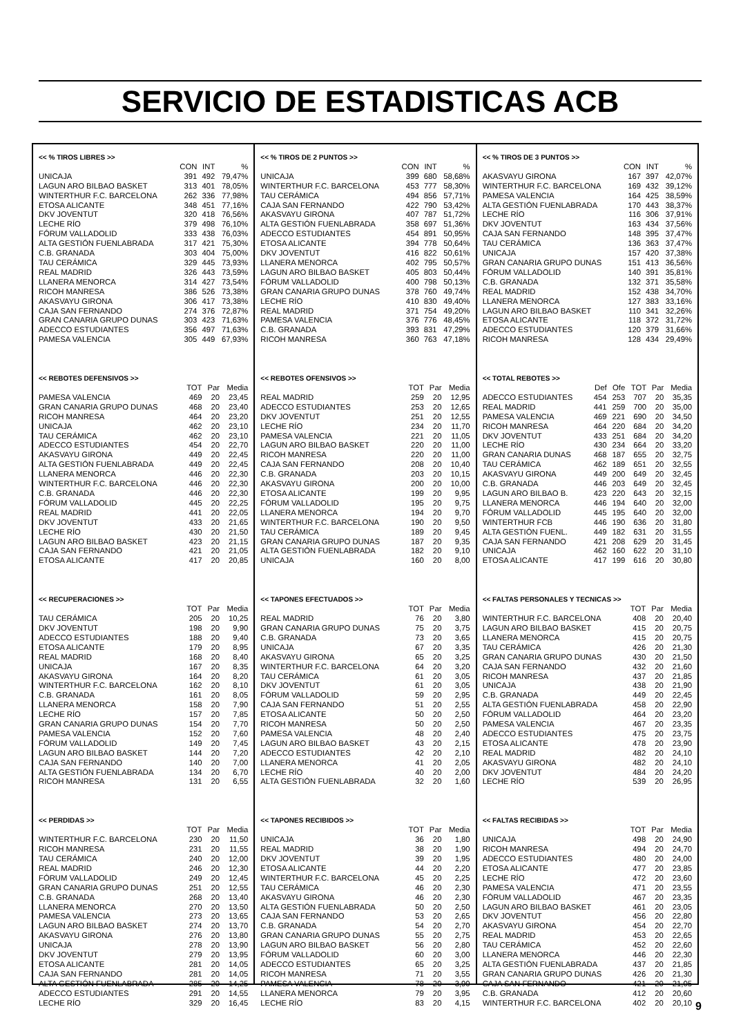SERVICIO DE ESTADISTICAS ACB
| << % TIROS LIBRES >> | | | |
| --- | --- | --- | --- |
| | CON | INT | % |
| UNICAJA | 391 | 492 | 79,47% |
| LAGUN ARO BILBAO BASKET | 313 | 401 | 78,05% |
| WINTERTHUR F.C. BARCELONA | 262 | 336 | 77,98% |
| ETOSA ALICANTE | 348 | 451 | 77,16% |
| DKV JOVENTUT | 320 | 418 | 76,56% |
| LECHE RÍO | 379 | 498 | 76,10% |
| FÓRUM VALLADOLID | 333 | 438 | 76,03% |
| ALTA GESTIÓN FUENLABRADA | 317 | 421 | 75,30% |
| C.B. GRANADA | 303 | 404 | 75,00% |
| TAU CERÁMICA | 329 | 445 | 73,93% |
| REAL MADRID | 326 | 443 | 73,59% |
| LLANERA MENORCA | 314 | 427 | 73,54% |
| RICOH MANRESA | 386 | 526 | 73,38% |
| AKASVAYU GIRONA | 306 | 417 | 73,38% |
| CAJA SAN FERNANDO | 274 | 376 | 72,87% |
| GRAN CANARIA GRUPO DUNAS | 303 | 423 | 71,63% |
| ADECCO ESTUDIANTES | 356 | 497 | 71,63% |
| PAMESA VALENCIA | 305 | 449 | 67,93% |
| << REBOTES DEFENSIVOS >> | | | |
| --- | --- | --- | --- |
| | TOT | Par | Media |
| PAMESA VALENCIA | 469 | 20 | 23,45 |
| GRAN CANARIA GRUPO DUNAS | 468 | 20 | 23,40 |
| RICOH MANRESA | 464 | 20 | 23,20 |
| UNICAJA | 462 | 20 | 23,10 |
| TAU CERÁMICA | 462 | 20 | 23,10 |
| ADECCO ESTUDIANTES | 454 | 20 | 22,70 |
| AKASVAYU GIRONA | 449 | 20 | 22,45 |
| ALTA GESTIÓN FUENLABRADA | 449 | 20 | 22,45 |
| LLANERA MENORCA | 446 | 20 | 22,30 |
| WINTERTHUR F.C. BARCELONA | 446 | 20 | 22,30 |
| C.B. GRANADA | 446 | 20 | 22,30 |
| FÓRUM VALLADOLID | 445 | 20 | 22,25 |
| REAL MADRID | 441 | 20 | 22,05 |
| DKV JOVENTUT | 433 | 20 | 21,65 |
| LECHE RÍO | 430 | 20 | 21,50 |
| LAGUN ARO BILBAO BASKET | 423 | 20 | 21,15 |
| CAJA SAN FERNANDO | 421 | 20 | 21,05 |
| ETOSA ALICANTE | 417 | 20 | 20,85 |
| << RECUPERACIONES >> | | | |
| --- | --- | --- | --- |
| | TOT | Par | Media |
| TAU CERÁMICA | 205 | 20 | 10,25 |
| DKV JOVENTUT | 198 | 20 | 9,90 |
| ADECCO ESTUDIANTES | 188 | 20 | 9,40 |
| ETOSA ALICANTE | 179 | 20 | 8,95 |
| REAL MADRID | 168 | 20 | 8,40 |
| UNICAJA | 167 | 20 | 8,35 |
| AKASVAYU GIRONA | 164 | 20 | 8,20 |
| WINTERTHUR F.C. BARCELONA | 162 | 20 | 8,10 |
| C.B. GRANADA | 161 | 20 | 8,05 |
| LLANERA MENORCA | 158 | 20 | 7,90 |
| LECHE RÍO | 157 | 20 | 7,85 |
| GRAN CANARIA GRUPO DUNAS | 154 | 20 | 7,70 |
| PAMESA VALENCIA | 152 | 20 | 7,60 |
| FÓRUM VALLADOLID | 149 | 20 | 7,45 |
| LAGUN ARO BILBAO BASKET | 144 | 20 | 7,20 |
| CAJA SAN FERNANDO | 140 | 20 | 7,00 |
| ALTA GESTIÓN FUENLABRADA | 134 | 20 | 6,70 |
| RICOH MANRESA | 131 | 20 | 6,55 |
| << PERDIDAS >> | | | |
| --- | --- | --- | --- |
| | TOT | Par | Media |
| WINTERTHUR F.C. BARCELONA | 230 | 20 | 11,50 |
| RICOH MANRESA | 231 | 20 | 11,55 |
| TAU CERÁMICA | 240 | 20 | 12,00 |
| REAL MADRID | 246 | 20 | 12,30 |
| FÓRUM VALLADOLID | 249 | 20 | 12,45 |
| GRAN CANARIA GRUPO DUNAS | 251 | 20 | 12,55 |
| C.B. GRANADA | 268 | 20 | 13,40 |
| LLANERA MENORCA | 270 | 20 | 13,50 |
| PAMESA VALENCIA | 273 | 20 | 13,65 |
| LAGUN ARO BILBAO BASKET | 274 | 20 | 13,70 |
| AKASVAYU GIRONA | 276 | 20 | 13,80 |
| UNICAJA | 278 | 20 | 13,90 |
| DKV JOVENTUT | 279 | 20 | 13,95 |
| ETOSA ALICANTE | 281 | 20 | 14,05 |
| CAJA SAN FERNANDO | 281 | 20 | 14,05 |
| ALTA GESTIÓN FUENLABRADA | 285 | 20 | 14,25 |
| ADECCO ESTUDIANTES | 291 | 20 | 14,55 |
| LECHE RÍO | 329 | 20 | 16,45 |
| << % TIROS DE 2 PUNTOS >> | | | |
| --- | --- | --- | --- |
| | CON | INT | % |
| UNICAJA | 399 | 680 | 58,68% |
| WINTERTHUR F.C. BARCELONA | 453 | 777 | 58,30% |
| TAU CERÁMICA | 494 | 856 | 57,71% |
| CAJA SAN FERNANDO | 422 | 790 | 53,42% |
| AKASVAYU GIRONA | 407 | 787 | 51,72% |
| ALTA GESTIÓN FUENLABRADA | 358 | 697 | 51,36% |
| ADECCO ESTUDIANTES | 454 | 891 | 50,95% |
| ETOSA ALICANTE | 394 | 778 | 50,64% |
| DKV JOVENTUT | 416 | 822 | 50,61% |
| LLANERA MENORCA | 402 | 795 | 50,57% |
| LAGUN ARO BILBAO BASKET | 405 | 803 | 50,44% |
| FÓRUM VALLADOLID | 400 | 798 | 50,13% |
| GRAN CANARIA GRUPO DUNAS | 378 | 760 | 49,74% |
| LECHE RÍO | 410 | 830 | 49,40% |
| REAL MADRID | 371 | 754 | 49,20% |
| PAMESA VALENCIA | 376 | 776 | 48,45% |
| C.B. GRANADA | 393 | 831 | 47,29% |
| RICOH MANRESA | 360 | 763 | 47,18% |
| << REBOTES OFENSIVOS >> | | | |
| --- | --- | --- | --- |
| | TOT | Par | Media |
| REAL MADRID | 259 | 20 | 12,95 |
| ADECCO ESTUDIANTES | 253 | 20 | 12,65 |
| DKV JOVENTUT | 251 | 20 | 12,55 |
| LECHE RÍO | 234 | 20 | 11,70 |
| PAMESA VALENCIA | 221 | 20 | 11,05 |
| LAGUN ARO BILBAO BASKET | 220 | 20 | 11,00 |
| RICOH MANRESA | 220 | 20 | 11,00 |
| CAJA SAN FERNANDO | 208 | 20 | 10,40 |
| C.B. GRANADA | 203 | 20 | 10,15 |
| AKASVAYU GIRONA | 200 | 20 | 10,00 |
| ETOSA ALICANTE | 199 | 20 | 9,95 |
| FÓRUM VALLADOLID | 195 | 20 | 9,75 |
| LLANERA MENORCA | 194 | 20 | 9,70 |
| WINTERTHUR F.C. BARCELONA | 190 | 20 | 9,50 |
| TAU CERÁMICA | 189 | 20 | 9,45 |
| GRAN CANARIA GRUPO DUNAS | 187 | 20 | 9,35 |
| ALTA GESTIÓN FUENLABRADA | 182 | 20 | 9,10 |
| UNICAJA | 160 | 20 | 8,00 |
| << TAPONES EFECTUADOS >> | | | |
| --- | --- | --- | --- |
| | TOT | Par | Media |
| REAL MADRID | 76 | 20 | 3,80 |
| GRAN CANARIA GRUPO DUNAS | 75 | 20 | 3,75 |
| C.B. GRANADA | 73 | 20 | 3,65 |
| UNICAJA | 67 | 20 | 3,35 |
| AKASVAYU GIRONA | 65 | 20 | 3,25 |
| WINTERTHUR F.C. BARCELONA | 64 | 20 | 3,20 |
| TAU CERÁMICA | 61 | 20 | 3,05 |
| DKV JOVENTUT | 61 | 20 | 3,05 |
| FÓRUM VALLADOLID | 59 | 20 | 2,95 |
| CAJA SAN FERNANDO | 51 | 20 | 2,55 |
| ETOSA ALICANTE | 50 | 20 | 2,50 |
| RICOH MANRESA | 50 | 20 | 2,50 |
| PAMESA VALENCIA | 48 | 20 | 2,40 |
| LAGUN ARO BILBAO BASKET | 43 | 20 | 2,15 |
| ADECCO ESTUDIANTES | 42 | 20 | 2,10 |
| LLANERA MENORCA | 41 | 20 | 2,05 |
| LECHE RÍO | 40 | 20 | 2,00 |
| ALTA GESTIÓN FUENLABRADA | 32 | 20 | 1,60 |
| << TAPONES RECIBIDOS >> | | | |
| --- | --- | --- | --- |
| | TOT | Par | Media |
| UNICAJA | 36 | 20 | 1,80 |
| REAL MADRID | 38 | 20 | 1,90 |
| DKV JOVENTUT | 39 | 20 | 1,95 |
| ETOSA ALICANTE | 44 | 20 | 2,20 |
| WINTERTHUR F.C. BARCELONA | 45 | 20 | 2,25 |
| TAU CERÁMICA | 46 | 20 | 2,30 |
| AKASVAYU GIRONA | 46 | 20 | 2,30 |
| ALTA GESTIÓN FUENLABRADA | 50 | 20 | 2,50 |
| CAJA SAN FERNANDO | 53 | 20 | 2,65 |
| C.B. GRANADA | 54 | 20 | 2,70 |
| GRAN CANARIA GRUPO DUNAS | 55 | 20 | 2,75 |
| LAGUN ARO BILBAO BASKET | 56 | 20 | 2,80 |
| FÓRUM VALLADOLID | 60 | 20 | 3,00 |
| ADECCO ESTUDIANTES | 65 | 20 | 3,25 |
| RICOH MANRESA | 71 | 20 | 3,55 |
| PAMESA VALENCIA | 78 | 20 | 3,90 |
| LLANERA MENORCA | 79 | 20 | 3,95 |
| LECHE RÍO | 83 | 20 | 4,15 |
| << % TIROS DE 3 PUNTOS >> | | | |
| --- | --- | --- | --- |
| | CON | INT | % |
| AKASVAYU GIRONA | 167 | 397 | 42,07% |
| WINTERTHUR F.C. BARCELONA | 169 | 432 | 39,12% |
| PAMESA VALENCIA | 164 | 425 | 38,59% |
| ALTA GESTIÓN FUENLABRADA | 170 | 443 | 38,37% |
| LECHE RÍO | 116 | 306 | 37,91% |
| DKV JOVENTUT | 163 | 434 | 37,56% |
| CAJA SAN FERNANDO | 148 | 395 | 37,47% |
| TAU CERÁMICA | 136 | 363 | 37,47% |
| UNICAJA | 157 | 420 | 37,38% |
| GRAN CANARIA GRUPO DUNAS | 151 | 413 | 36,56% |
| FÓRUM VALLADOLID | 140 | 391 | 35,81% |
| C.B. GRANADA | 132 | 371 | 35,58% |
| REAL MADRID | 152 | 438 | 34,70% |
| LLANERA MENORCA | 127 | 383 | 33,16% |
| LAGUN ARO BILBAO BASKET | 110 | 341 | 32,26% |
| ETOSA ALICANTE | 118 | 372 | 31,72% |
| ADECCO ESTUDIANTES | 120 | 379 | 31,66% |
| RICOH MANRESA | 128 | 434 | 29,49% |
| << TOTAL REBOTES >> | | | | | |
| --- | --- | --- | --- | --- | --- |
| | Def | Ofe | TOT | Par | Media |
| ADECCO ESTUDIANTES | 454 | 253 | 707 | 20 | 35,35 |
| REAL MADRID | 441 | 259 | 700 | 20 | 35,00 |
| PAMESA VALENCIA | 469 | 221 | 690 | 20 | 34,50 |
| RICOH MANRESA | 464 | 220 | 684 | 20 | 34,20 |
| DKV JOVENTUT | 433 | 251 | 684 | 20 | 34,20 |
| LECHE RÍO | 430 | 234 | 664 | 20 | 33,20 |
| GRAN CANARIA DUNAS | 468 | 187 | 655 | 20 | 32,75 |
| TAU CERÁMICA | 462 | 189 | 651 | 20 | 32,55 |
| AKASVAYU GIRONA | 449 | 200 | 649 | 20 | 32,45 |
| C.B. GRANADA | 446 | 203 | 649 | 20 | 32,45 |
| LAGUN ARO BILBAO B. | 423 | 220 | 643 | 20 | 32,15 |
| LLANERA MENORCA | 446 | 194 | 640 | 20 | 32,00 |
| FÓRUM VALLADOLID | 445 | 195 | 640 | 20 | 32,00 |
| WINTERTHUR FCB | 446 | 190 | 636 | 20 | 31,80 |
| ALTA GESTIÓN FUENL. | 449 | 182 | 631 | 20 | 31,55 |
| CAJA SAN FERNANDO | 421 | 208 | 629 | 20 | 31,45 |
| UNICAJA | 462 | 160 | 622 | 20 | 31,10 |
| ETOSA ALICANTE | 417 | 199 | 616 | 20 | 30,80 |
| << FALTAS PERSONALES Y TECNICAS >> | | | |
| --- | --- | --- | --- |
| | TOT | Par | Media |
| WINTERTHUR F.C. BARCELONA | 408 | 20 | 20,40 |
| LAGUN ARO BILBAO BASKET | 415 | 20 | 20,75 |
| LLANERA MENORCA | 415 | 20 | 20,75 |
| TAU CERÁMICA | 426 | 20 | 21,30 |
| GRAN CANARIA GRUPO DUNAS | 430 | 20 | 21,50 |
| CAJA SAN FERNANDO | 432 | 20 | 21,60 |
| RICOH MANRESA | 437 | 20 | 21,85 |
| UNICAJA | 438 | 20 | 21,90 |
| C.B. GRANADA | 449 | 20 | 22,45 |
| ALTA GESTIÓN FUENLABRADA | 458 | 20 | 22,90 |
| FÓRUM VALLADOLID | 464 | 20 | 23,20 |
| PAMESA VALENCIA | 467 | 20 | 23,35 |
| ADECCO ESTUDIANTES | 475 | 20 | 23,75 |
| ETOSA ALICANTE | 478 | 20 | 23,90 |
| REAL MADRID | 482 | 20 | 24,10 |
| AKASVAYU GIRONA | 482 | 20 | 24,10 |
| DKV JOVENTUT | 484 | 20 | 24,20 |
| LECHE RÍO | 539 | 20 | 26,95 |
| << FALTAS RECIBIDAS >> | | | |
| --- | --- | --- | --- |
| | TOT | Par | Media |
| UNICAJA | 498 | 20 | 24,90 |
| RICOH MANRESA | 494 | 20 | 24,70 |
| ADECCO ESTUDIANTES | 480 | 20 | 24,00 |
| ETOSA ALICANTE | 477 | 20 | 23,85 |
| LECHE RÍO | 472 | 20 | 23,60 |
| PAMESA VALENCIA | 471 | 20 | 23,55 |
| FÓRUM VALLADOLID | 467 | 20 | 23,35 |
| LAGUN ARO BILBAO BASKET | 461 | 20 | 23,05 |
| DKV JOVENTUT | 456 | 20 | 22,80 |
| AKASVAYU GIRONA | 454 | 20 | 22,70 |
| REAL MADRID | 453 | 20 | 22,65 |
| TAU CERÁMICA | 452 | 20 | 22,60 |
| LLANERA MENORCA | 446 | 20 | 22,30 |
| ALTA GESTIÓN FUENLABRADA | 437 | 20 | 21,85 |
| GRAN CANARIA GRUPO DUNAS | 426 | 20 | 21,30 |
| CAJA SAN FERNANDO | 421 | 20 | 21,05 |
| C.B. GRANADA | 412 | 20 | 20,60 |
| WINTERTHUR F.C. BARCELONA | 402 | 20 | 20,10 |
9